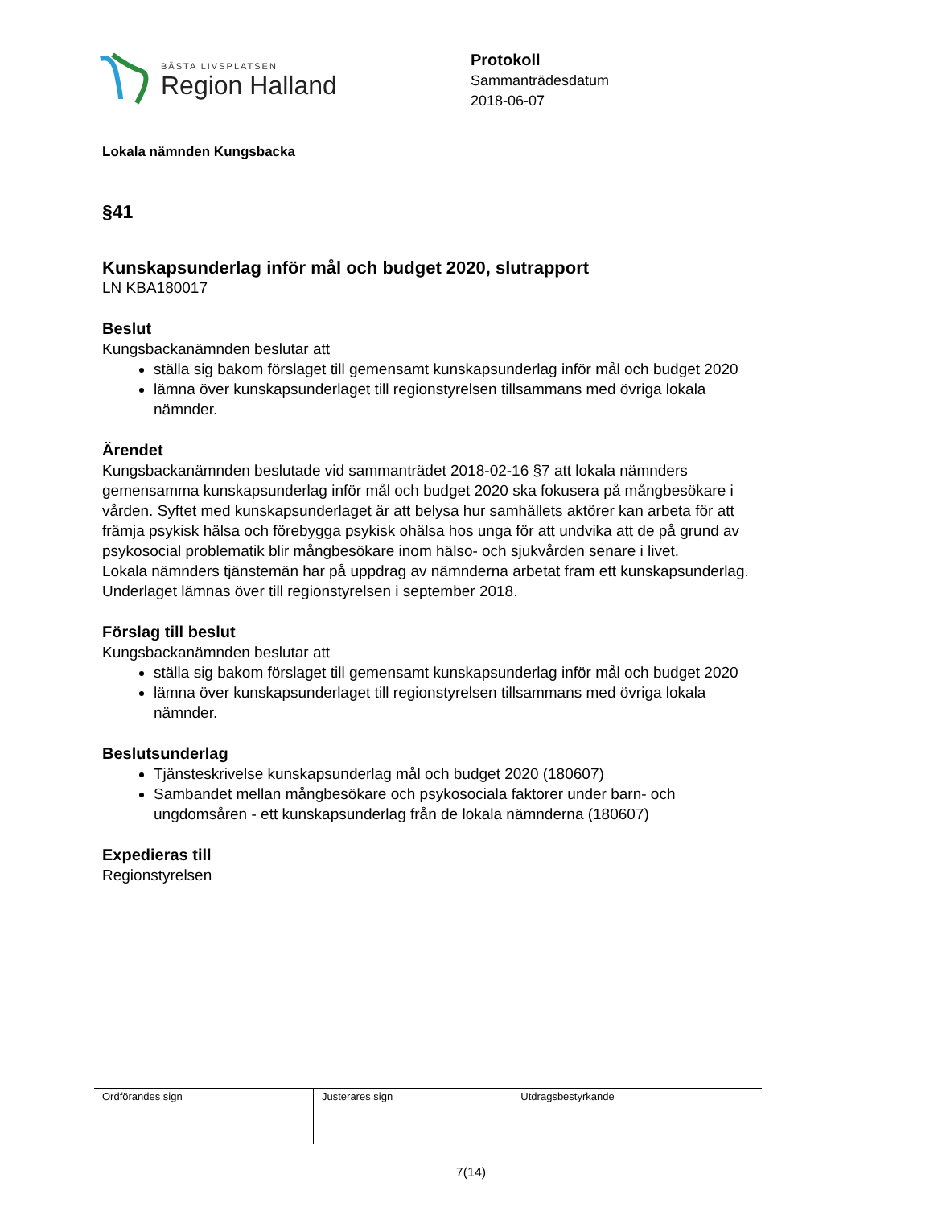BÄSTA LIVSPLATSEN
Region Halland
Protokoll
Sammanträdesdatum
2018-06-07
Lokala nämnden Kungsbacka
§41
Kunskapsunderlag inför mål och budget 2020, slutrapport
LN KBA180017
Beslut
Kungsbackanämnden beslutar att
ställa sig bakom förslaget till gemensamt kunskapsunderlag inför mål och budget 2020
lämna över kunskapsunderlaget till regionstyrelsen tillsammans med övriga lokala nämnder.
Ärendet
Kungsbackanämnden beslutade vid sammanträdet 2018-02-16 §7 att lokala nämnders gemensamma kunskapsunderlag inför mål och budget 2020 ska fokusera på mångbesökare i vården. Syftet med kunskapsunderlaget är att belysa hur samhällets aktörer kan arbeta för att främja psykisk hälsa och förebygga psykisk ohälsa hos unga för att undvika att de på grund av psykosocial problematik blir mångbesökare inom hälso- och sjukvården senare i livet.
Lokala nämnders tjänstemän har på uppdrag av nämnderna arbetat fram ett kunskapsunderlag. Underlaget lämnas över till regionstyrelsen i september 2018.
Förslag till beslut
Kungsbackanämnden beslutar att
ställa sig bakom förslaget till gemensamt kunskapsunderlag inför mål och budget 2020
lämna över kunskapsunderlaget till regionstyrelsen tillsammans med övriga lokala nämnder.
Beslutsunderlag
Tjänsteskrivelse kunskapsunderlag mål och budget 2020 (180607)
Sambandet mellan mångbesökare och psykosociala faktorer under barn- och ungdomsåren - ett kunskapsunderlag från de lokala nämnderna (180607)
Expedieras till
Regionstyrelsen
| Ordförandes sign | Justerares sign | Utdragsbestyrkande |
7(14)